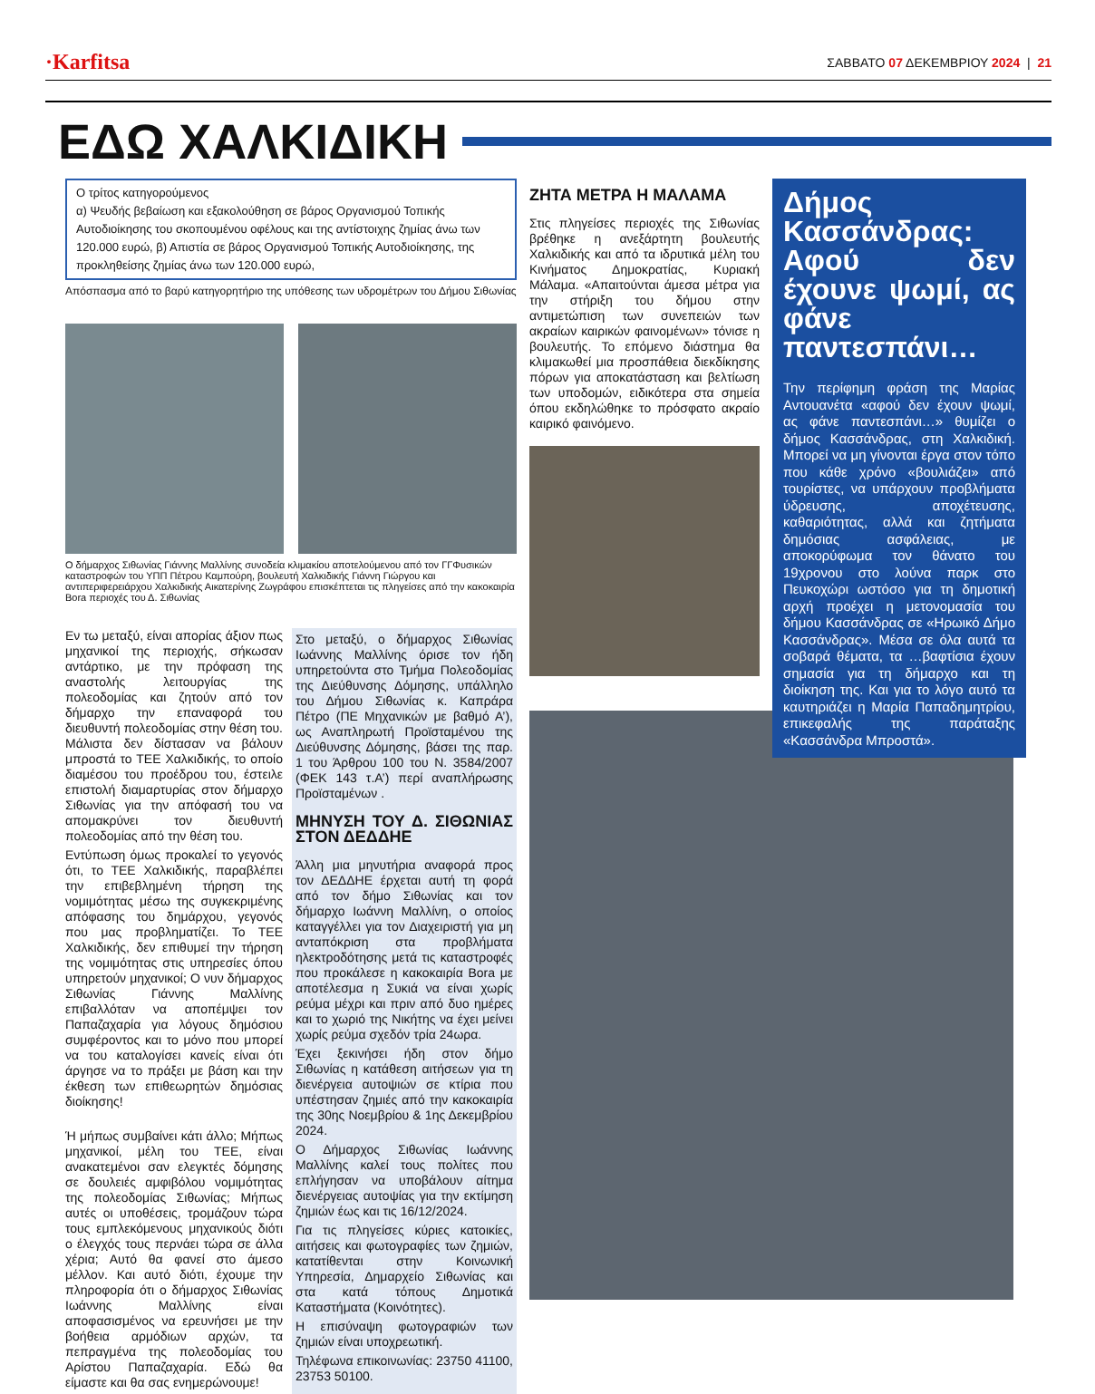·Karfitsa ΣΑΒΒΑΤΟ 07 ΔΕΚΕΜΒΡΙΟΥ 2024 | 21
ΕΔΩ ΧΑΛΚΙΔΙΚΗ
Ο τρίτος κατηγορούμενος
α) Ψευδής βεβαίωση και εξακολούθηση σε βάρος Οργανισμού Τοπικής Αυτοδιοίκησης του σκοπουμένου οφέλους και της αντίστοιχης ζημίας άνω των 120.000 ευρώ, β) Απιστία σε βάρος Οργανισμού Τοπικής Αυτοδιοίκησης, της προκληθείσης ζημίας άνω των 120.000 ευρώ,
Απόσπασμα από το βαρύ κατηγορητήριο της υπόθεσης των υδρομέτρων του Δήμου Σιθωνίας
Ο δήμαρχος Σιθωνίας Γιάννης Μαλλίνης συνοδεία κλιμακίου αποτελούμενου από τον ΓΓΦυσικών καταστροφών του ΥΠΠ Πέτρου Καμπούρη, βουλευτή Χαλκιδικής Γιάννη Γιώργου και αντιπεριφερειάρχου Χαλκιδικής Αικατερίνης Ζωγράφου επισκέπτεται τις πληγείσες από την κακοκαιρία Bora περιοχές του Δ. Σιθωνίας
Εν τω μεταξύ, είναι απορίας άξιον πως μηχανικοί της περιοχής, σήκωσαν αντάρτικο, με την πρόφαση της αναστολής λειτουργίας της πολεοδομίας και ζητούν από τον δήμαρχο την επαναφορά του διευθυντή πολεοδομίας στην θέση του. Μάλιστα δεν δίστασαν να βάλουν μπροστά το ΤΕΕ Χαλκιδικής, το οποίο διαμέσου του προέδρου του, έστειλε επιστολή διαμαρτυρίας στον δήμαρχο Σιθωνίας για την απόφασή του να απομακρύνει τον διευθυντή πολεοδομίας από την θέση του.
Εντύπωση όμως προκαλεί το γεγονός ότι, το ΤΕΕ Χαλκιδικής, παραβλέπει την επιβεβλημένη τήρηση της νομιμότητας μέσω της συγκεκριμένης απόφασης του δημάρχου, γεγονός που μας προβληματίζει. Το ΤΕΕ Χαλκιδικής, δεν επιθυμεί την τήρηση της νομιμότητας στις υπηρεσίες όπου υπηρετούν μηχανικοί; Ο νυν δήμαρχος Σιθωνίας Γιάννης Μαλλίνης επιβαλλόταν να αποπέμψει τον Παπαζαχαρία για λόγους δημόσιου συμφέροντος και το μόνο που μπορεί να του καταλογίσει κανείς είναι ότι άργησε να το πράξει με βάση και την έκθεση των επιθεωρητών δημόσιας διοίκησης!
Ή μήπως συμβαίνει κάτι άλλο; Μήπως μηχανικοί, μέλη του ΤΕΕ, είναι ανακατεμένοι σαν ελεγκτές δόμησης σε δουλειές αμφιβόλου νομιμότητας της πολεοδομίας Σιθωνίας; Μήπως αυτές οι υποθέσεις, τρομάζουν τώρα τους εμπλεκόμενους μηχανικούς διότι ο έλεγχός τους περνάει τώρα σε άλλα χέρια; Αυτό θα φανεί στο άμεσο μέλλον. Και αυτό διότι, έχουμε την πληροφορία ότι ο δήμαρχος Σιθωνίας Ιωάννης Μαλλίνης είναι αποφασισμένος να ερευνήσει με την βοήθεια αρμόδιων αρχών, τα πεπραγμένα της πολεοδομίας του Αρίστου Παπαζαχαρία. Εδώ θα είμαστε και θα σας ενημερώνουμε!
Στο μεταξύ, ο δήμαρχος Σιθωνίας Ιωάννης Μαλλίνης όρισε τον ήδη υπηρετούντα στο Τμήμα Πολεοδομίας της Διεύθυνσης Δόμησης, υπάλληλο του Δήμου Σιθωνίας κ. Καπράρα Πέτρο (ΠΕ Μηχανικών με βαθμό Α’), ως Αναπληρωτή Προϊσταμένου της Διεύθυνσης Δόμησης, βάσει της παρ. 1 του Άρθρου 100 του Ν. 3584/2007 (ΦΕΚ 143 τ.Α’) περί αναπλήρωσης Προϊσταμένων .
ΜΗΝΥΣΗ ΤΟΥ Δ. ΣΙΘΩΝΙΑΣ ΣΤΟΝ ΔΕΔΔΗΕ
Άλλη μια μηνυτήρια αναφορά προς τον ΔΕΔΔΗΕ έρχεται αυτή τη φορά από τον δήμο Σιθωνίας και τον δήμαρχο Ιωάννη Μαλλίνη, ο οποίος καταγγέλλει για τον Διαχειριστή για μη ανταπόκριση στα προβλήματα ηλεκτροδότησης μετά τις καταστροφές που προκάλεσε η κακοκαιρία Bora με αποτέλεσμα η Συκιά να είναι χωρίς ρεύμα μέχρι και πριν από δυο ημέρες και το χωριό της Νικήτης να έχει μείνει χωρίς ρεύμα σχεδόν τρία 24ωρα.
Έχει ξεκινήσει ήδη στον δήμο Σιθωνίας η κατάθεση αιτήσεων για τη διενέργεια αυτοψιών σε κτίρια που υπέστησαν ζημιές από την κακοκαιρία της 30ης Νοεμβρίου & 1ης Δεκεμβρίου 2024.
Ο Δήμαρχος Σιθωνίας Ιωάννης Μαλλίνης καλεί τους πολίτες που επλήγησαν να υποβάλουν αίτημα διενέργειας αυτοψίας για την εκτίμηση ζημιών έως και τις 16/12/2024.
Για τις πληγείσες κύριες κατοικίες, αιτήσεις και φωτογραφίες των ζημιών, κατατίθενται στην Κοινωνική Υπηρεσία, Δημαρχείο Σιθωνίας και στα κατά τόπους Δημοτικά Καταστήματα (Κοινότητες).
Η επισύναψη φωτογραφιών των ζημιών είναι υποχρεωτική.
Τηλέφωνα επικοινωνίας: 23750 41100, 23753 50100.
ΖΗΤΑ ΜΕΤΡΑ Η ΜΑΛΑΜΑ
Στις πληγείσες περιοχές της Σιθωνίας βρέθηκε η ανεξάρτητη βουλευτής Χαλκιδικής και από τα ιδρυτικά μέλη του Κινήματος Δημοκρατίας, Κυριακή Μάλαμα. «Απαιτούνται άμεσα μέτρα για την στήριξη του δήμου στην αντιμετώπιση των συνεπειών των ακραίων καιρικών φαινομένων» τόνισε η βουλευτής. Το επόμενο διάστημα θα κλιμακωθεί μια προσπάθεια διεκδίκησης πόρων για αποκατάσταση και βελτίωση των υποδομών, ειδικότερα στα σημεία όπου εκδηλώθηκε το πρόσφατο ακραίο καιρικό φαινόμενο.
Δήμος Κασσάνδρας: Αφού δεν έχουνε ψωμί, ας φάνε παντεσπάνι…
Την περίφημη φράση της Μαρίας Αντουανέτα «αφού δεν έχουν ψωμί, ας φάνε παντεσπάνι…» θυμίζει ο δήμος Κασσάνδρας, στη Χαλκιδική. Μπορεί να μη γίνονται έργα στον τόπο που κάθε χρόνο «βουλιάζει» από τουρίστες, να υπάρχουν προβλήματα ύδρευσης, αποχέτευσης, καθαριότητας, αλλά και ζητήματα δημόσιας ασφάλειας, με αποκορύφωμα τον θάνατο του 19χρονου στο λούνα παρκ στο Πευκοχώρι ωστόσο για τη δημοτική αρχή προέχει η μετονομασία του δήμου Κασσάνδρας σε «Ηρωικό Δήμο Κασσάνδρας». Μέσα σε όλα αυτά τα σοβαρά θέματα, τα …βαφτίσια έχουν σημασία για τη δήμαρχο και τη διοίκηση της. Και για το λόγο αυτό τα καυτηριάζει η Μαρία Παπαδημητρίου, επικεφαλής της παράταξης «Κασσάνδρα Μπροστά».